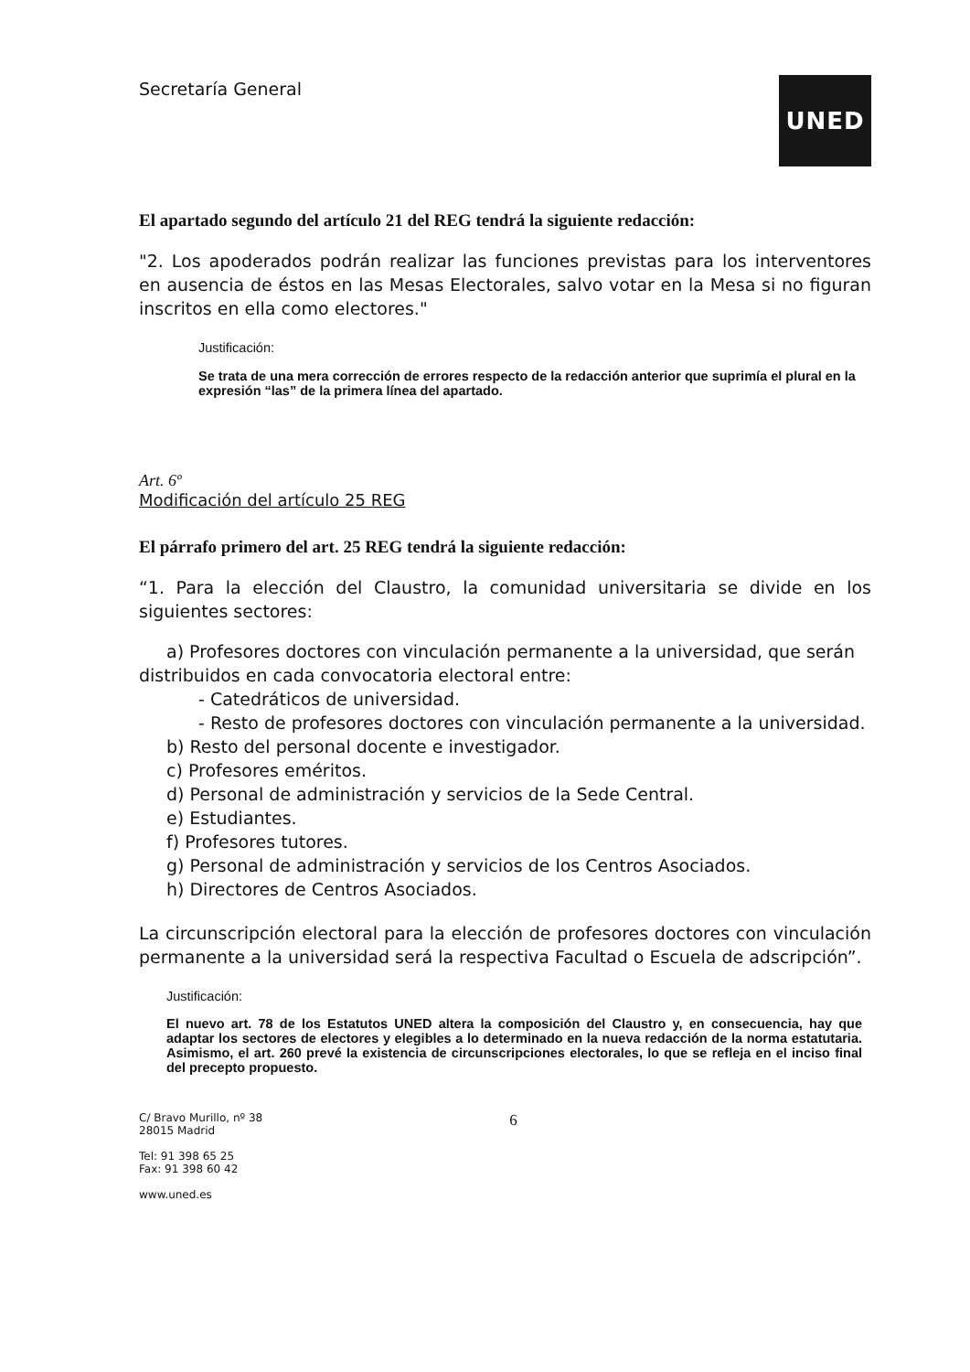Secretaría General
UNED
El apartado segundo del artículo 21 del REG tendrá la siguiente redacción:
"2. Los apoderados podrán realizar las funciones previstas para los interventores en ausencia de éstos en las Mesas Electorales, salvo votar en la Mesa si no figuran inscritos en ella como electores."
Justificación:
Se trata de una mera corrección de errores respecto de la redacción anterior que suprimía el plural en la expresión “las” de la primera línea del apartado.
Art. 6º
Modificación del artículo 25 REG
El párrafo primero del art. 25 REG tendrá la siguiente redacción:
“1. Para la elección del Claustro, la comunidad universitaria se divide en los siguientes sectores:
a) Profesores doctores con vinculación permanente a la universidad, que serán
distribuidos en cada convocatoria electoral entre:
- Catedráticos de universidad.
- Resto de profesores doctores con vinculación permanente a la universidad.
b) Resto del personal docente e investigador.
c) Profesores eméritos.
d) Personal de administración y servicios de la Sede Central.
e) Estudiantes.
f) Profesores tutores.
g) Personal de administración y servicios de los Centros Asociados.
h) Directores de Centros Asociados.
La circunscripción electoral para la elección de profesores doctores con vinculación permanente a la universidad será la respectiva Facultad o Escuela de adscripción”.
Justificación:
El nuevo art. 78 de los Estatutos UNED altera la composición del Claustro y, en consecuencia, hay que adaptar los sectores de electores y elegibles a lo determinado en la nueva redacción de la norma estatutaria. Asimismo, el art. 260 prevé la existencia de circunscripciones electorales, lo que se refleja en el inciso final del precepto propuesto.
C/ Bravo Murillo, nº 38
28015 Madrid
Tel: 91 398 65 25
Fax: 91 398 60 42
www.uned.es
6